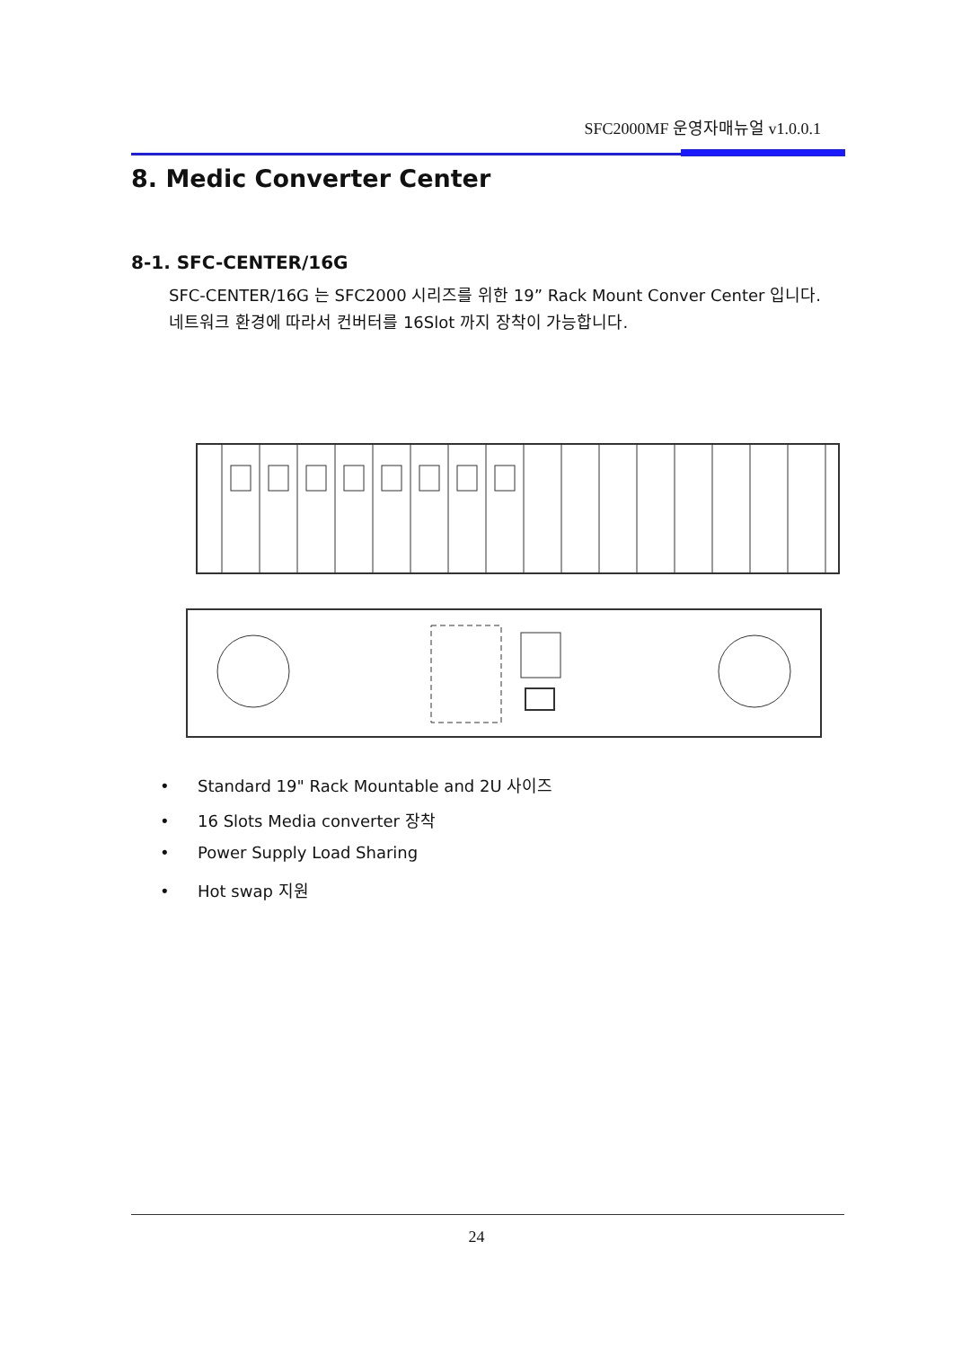SFC2000MF 운영자매뉴얼 v1.0.0.1
8. Medic Converter Center
8-1. SFC-CENTER/16G
SFC-CENTER/16G 는 SFC2000 시리즈를 위한 19” Rack Mount Conver Center 입니다.
네트워크 환경에 따라서 컨버터를 16Slot 까지 장착이 가능합니다.
• Standard 19" Rack Mountable and 2U 사이즈
• 16 Slots Media converter 장착
• Power Supply Load Sharing
• Hot swap 지원
24